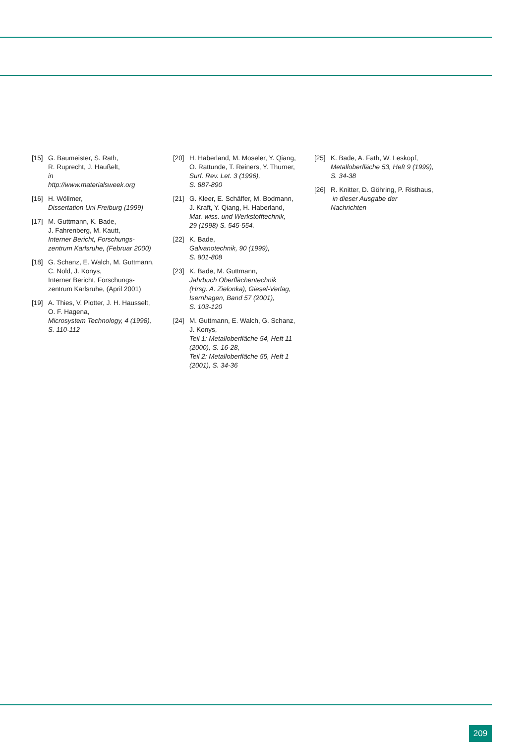[15] G. Baumeister, S. Rath,
R. Ruprecht, J. Haußelt,
in
http://www.materialsweek.org
[16] H. Wöllmer,
Dissertation Uni Freiburg (1999)
[17] M. Guttmann, K. Bade,
J. Fahrenberg, M. Kautt,
Interner Bericht, Forschungs-
zentrum Karlsruhe, (Februar 2000)
[18] G. Schanz, E. Walch, M. Guttmann,
C. Nold, J. Konys,
Interner Bericht, Forschungs-
zentrum Karlsruhe, (April 2001)
[19] A. Thies, V. Piotter, J. H. Hausselt,
O. F. Hagena,
Microsystem Technology, 4 (1998),
S. 110-112
[20] H. Haberland, M. Moseler, Y. Qiang,
O. Rattunde, T. Reiners, Y. Thurner,
Surf. Rev. Let. 3 (1996),
S. 887-890
[21] G. Kleer, E. Schäffer, M. Bodmann,
J. Kraft, Y. Qiang, H. Haberland,
Mat.-wiss. und Werkstofftechnik,
29 (1998) S. 545-554.
[22] K. Bade,
Galvanotechnik, 90 (1999),
S. 801-808
[23] K. Bade, M. Guttmann,
Jahrbuch Oberflächentechnik
(Hrsg. A. Zielonka), Giesel-Verlag,
Isernhagen, Band 57 (2001),
S. 103-120
[24] M. Guttmann, E. Walch, G. Schanz,
J. Konys,
Teil 1: Metalloberfläche 54, Heft 11
(2000), S. 16-28,
Teil 2: Metalloberfläche 55, Heft 1
(2001), S. 34-36
[25] K. Bade, A. Fath, W. Leskopf,
Metalloberfläche 53, Heft 9 (1999),
S. 34-38
[26] R. Knitter, D. Göhring, P. Risthaus,
in dieser Ausgabe der
Nachrichten
209